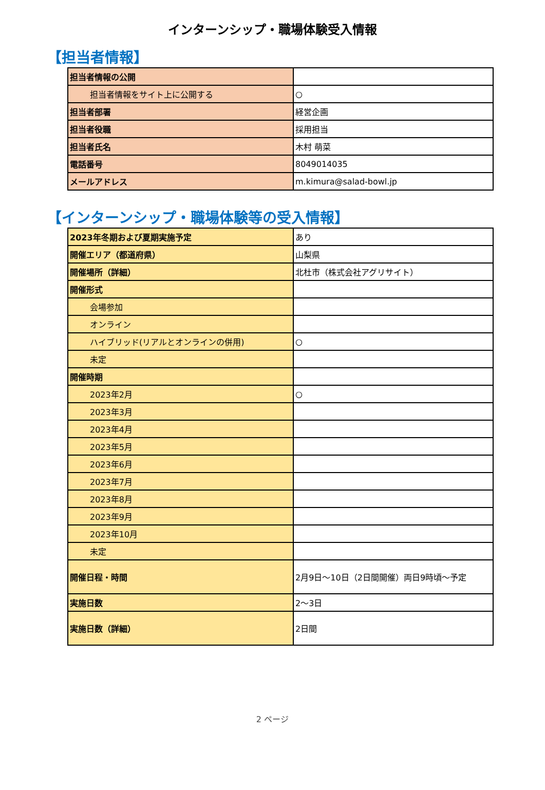インターンシップ・職場体験受入情報
【担当者情報】
| 担当者情報の公開 | |
| 担当者情報をサイト上に公開する | ○ |
| 担当者部署 | 経営企画 |
| 担当者役職 | 採用担当 |
| 担当者氏名 | 木村 萌菜 |
| 電話番号 | 8049014035 |
| メールアドレス | m.kimura@salad-bowl.jp |
【インターンシップ・職場体験等の受入情報】
| 2023年冬期および夏期実施予定 | あり |
| 開催エリア（都道府県） | 山梨県 |
| 開催場所（詳細） | 北杜市（株式会社アグリサイト） |
| 開催形式 | |
| 会場参加 | |
| オンライン | |
| ハイブリッド(リアルとオンラインの併用) | ○ |
| 未定 | |
| 開催時期 | |
| 2023年2月 | ○ |
| 2023年3月 | |
| 2023年4月 | |
| 2023年5月 | |
| 2023年6月 | |
| 2023年7月 | |
| 2023年8月 | |
| 2023年9月 | |
| 2023年10月 | |
| 未定 | |
| 開催日程・時間 | 2月9日～10日（2日間開催）両日9時頃～予定 |
| 実施日数 | 2～3日 |
| 実施日数（詳細） | 2日間 |
2 ページ